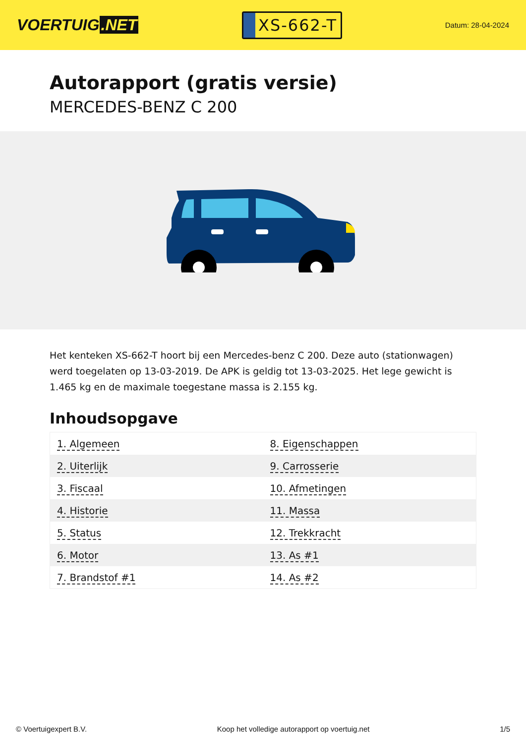VOERTUIG.NET
XS-662-T
Datum: 28-04-2024
Autorapport (gratis versie)
MERCEDES-BENZ C 200
Het kenteken XS-662-T hoort bij een Mercedes-benz C 200. Deze auto (stationwagen) werd toegelaten op 13-03-2019. De APK is geldig tot 13-03-2025. Het lege gewicht is 1.465 kg en de maximale toegestane massa is 2.155 kg.
Inhoudsopgave
| 1. Algemeen | 8. Eigenschappen |
| 2. Uiterlijk | 9. Carrosserie |
| 3. Fiscaal | 10. Afmetingen |
| 4. Historie | 11. Massa |
| 5. Status | 12. Trekkracht |
| 6. Motor | 13. As #1 |
| 7. Brandstof #1 | 14. As #2 |
© Voertuigexpert B.V. Koop het volledige autorapport op voertuig.net 1/5